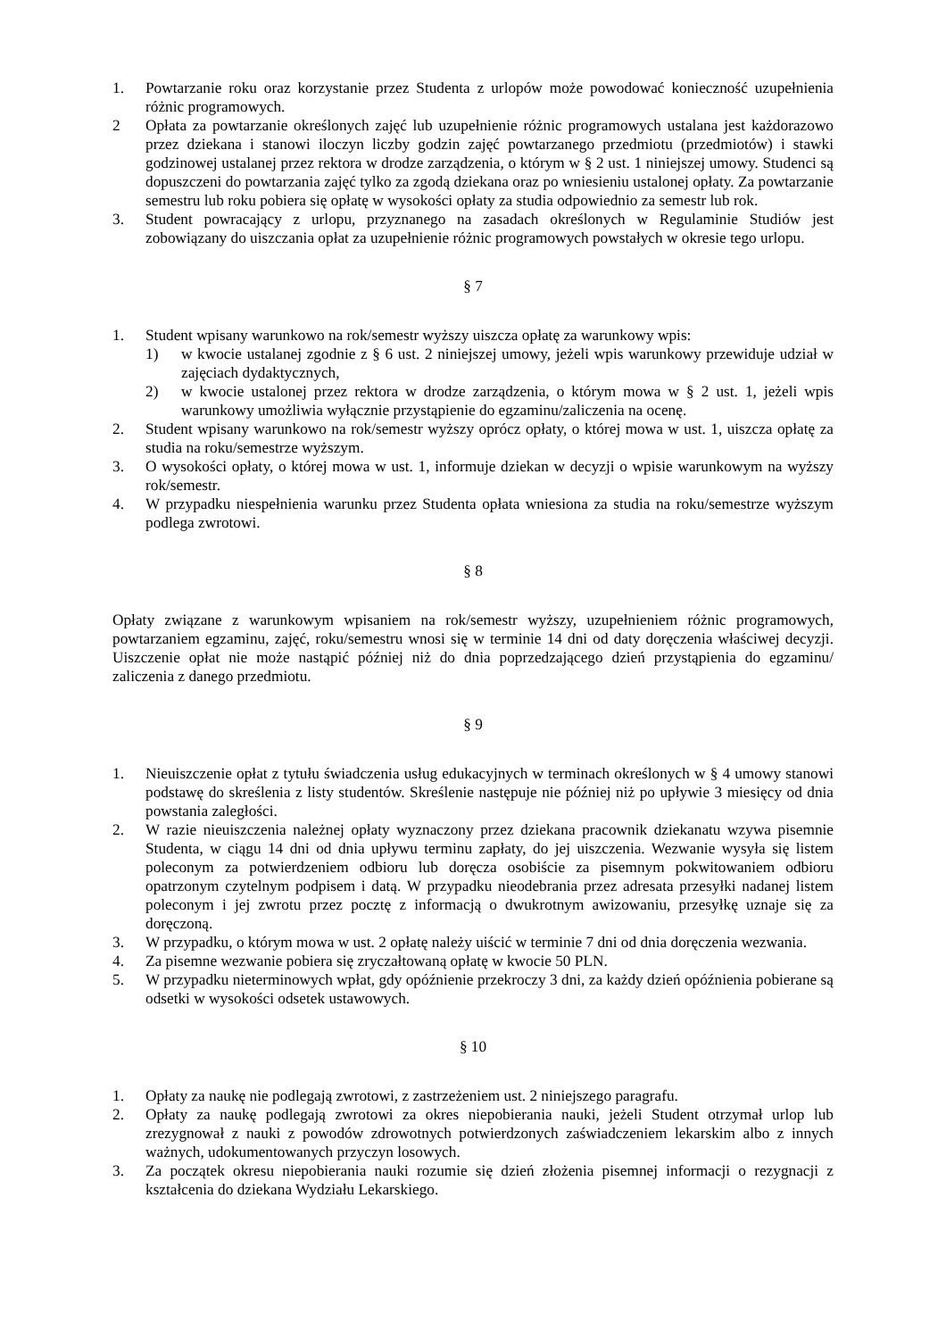1. Powtarzanie roku oraz korzystanie przez Studenta z urlopów może powodować konieczność uzupełnienia różnic programowych.
2 Opłata za powtarzanie określonych zajęć lub uzupełnienie różnic programowych ustalana jest każdorazowo przez dziekana i stanowi iloczyn liczby godzin zajęć powtarzanego przedmiotu (przedmiotów) i stawki godzinowej ustalanej przez rektora w drodze zarządzenia, o którym w § 2 ust. 1 niniejszej umowy. Studenci są dopuszczeni do powtarzania zajęć tylko za zgodą dziekana oraz po wniesieniu ustalonej opłaty. Za powtarzanie semestru lub roku pobiera się opłatę w wysokości opłaty za studia odpowiednio za semestr lub rok.
3. Student powracający z urlopu, przyznanego na zasadach określonych w Regulaminie Studiów jest zobowiązany do uiszczania opłat za uzupełnienie różnic programowych powstałych w okresie tego urlopu.
§ 7
1. Student wpisany warunkowo na rok/semestr wyższy uiszcza opłatę za warunkowy wpis:
1) w kwocie ustalanej zgodnie z § 6 ust. 2 niniejszej umowy, jeżeli wpis warunkowy przewiduje udział w zajęciach dydaktycznych,
2) w kwocie ustalonej przez rektora w drodze zarządzenia, o którym mowa w § 2 ust. 1, jeżeli wpis warunkowy umożliwia wyłącznie przystąpienie do egzaminu/zaliczenia na ocenę.
2. Student wpisany warunkowo na rok/semestr wyższy oprócz opłaty, o której mowa w ust. 1, uiszcza opłatę za studia na roku/semestrze wyższym.
3. O wysokości opłaty, o której mowa w ust. 1, informuje dziekan w decyzji o wpisie warunkowym na wyższy rok/semestr.
4. W przypadku niespełnienia warunku przez Studenta opłata wniesiona za studia na roku/semestrze wyższym podlega zwrotowi.
§ 8
Opłaty związane z warunkowym wpisaniem na rok/semestr wyższy, uzupełnieniem różnic programowych, powtarzaniem egzaminu, zajęć, roku/semestru wnosi się w terminie 14 dni od daty doręczenia właściwej decyzji. Uiszczenie opłat nie może nastąpić później niż do dnia poprzedzającego dzień przystąpienia do egzaminu/ zaliczenia z danego przedmiotu.
§ 9
1. Nieuiszczenie opłat z tytułu świadczenia usług edukacyjnych w terminach określonych w § 4 umowy stanowi podstawę do skreślenia z listy studentów. Skreślenie następuje nie później niż po upływie 3 miesięcy od dnia powstania zaległości.
2. W razie nieuiszczenia należnej opłaty wyznaczony przez dziekana pracownik dziekanatu wzywa pisemnie Studenta, w ciągu 14 dni od dnia upływu terminu zapłaty, do jej uiszczenia. Wezwanie wysyła się listem poleconym za potwierdzeniem odbioru lub doręcza osobiście za pisemnym pokwitowaniem odbioru opatrzonym czytelnym podpisem i datą. W przypadku nieodebrania przez adresata przesyłki nadanej listem poleconym i jej zwrotu przez pocztę z informacją o dwukrotnym awizowaniu, przesyłkę uznaje się za doręczoną.
3. W przypadku, o którym mowa w ust. 2 opłatę należy uiścić w terminie 7 dni od dnia doręczenia wezwania.
4. Za pisemne wezwanie pobiera się zryczałtowaną opłatę w kwocie 50 PLN.
5. W przypadku nieterminowych wpłat, gdy opóźnienie przekroczy 3 dni, za każdy dzień opóźnienia pobierane są odsetki w wysokości odsetek ustawowych.
§ 10
1. Opłaty za naukę nie podlegają zwrotowi, z zastrzeżeniem ust. 2 niniejszego paragrafu.
2. Opłaty za naukę podlegają zwrotowi za okres niepobierania nauki, jeżeli Student otrzymał urlop lub zrezygnował z nauki z powodów zdrowotnych potwierdzonych zaświadczeniem lekarskim albo z innych ważnych, udokumentowanych przyczyn losowych.
3. Za początek okresu niepobierania nauki rozumie się dzień złożenia pisemnej informacji o rezygnacji z kształcenia do dziekana Wydziału Lekarskiego.